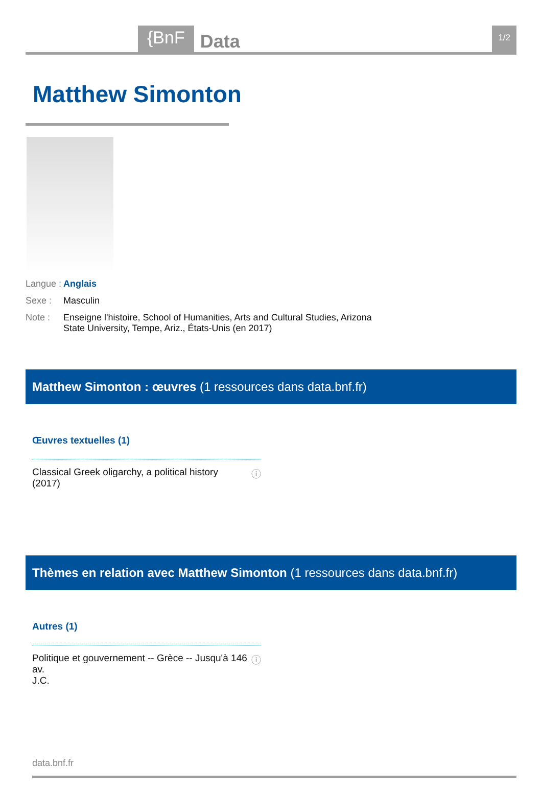{BnF Data 1/2
Matthew Simonton
Langue : Anglais
Sexe : Masculin
Note : Enseigne l'histoire, School of Humanities, Arts and Cultural Studies, Arizona State University, Tempe, Ariz., États-Unis (en 2017)
Matthew Simonton : œuvres (1 ressources dans data.bnf.fr)
Œuvres textuelles (1)
Classical Greek oligarchy, a political history
(2017) ⓘ
Thèmes en relation avec Matthew Simonton (1 ressources dans data.bnf.fr)
Autres (1)
Politique et gouvernement -- Grèce -- Jusqu'à 146 av.
J.C. ⓘ
data.bnf.fr